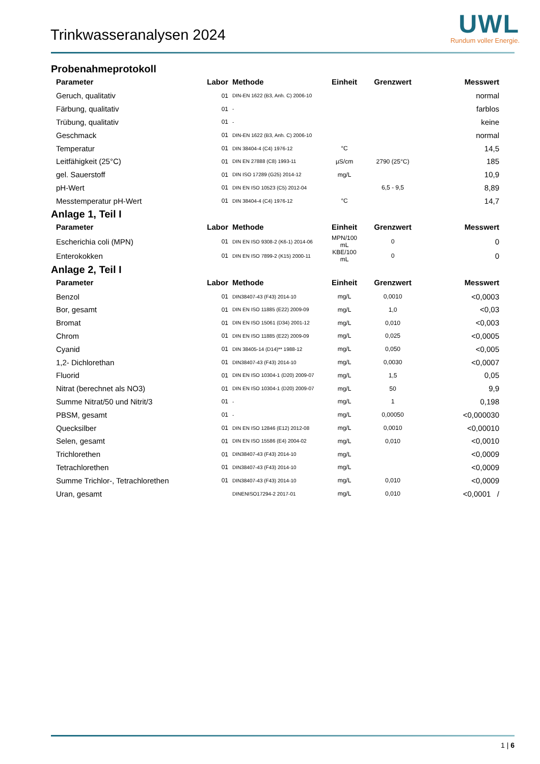Trinkwasseranalysen 2024
UWL
Rundum voller Energie.
Probenahmeprotokoll
| Parameter | Labor | Methode | Einheit | Grenzwert | Messwert |
| --- | --- | --- | --- | --- | --- |
| Geruch, qualitativ | 01 | DIN-EN 1622 (B3, Anh. C) 2006-10 | | | normal |
| Färbung, qualitativ | 01 | - | | | farblos |
| Trübung, qualitativ | 01 | - | | | keine |
| Geschmack | 01 | DIN-EN 1622 (B3, Anh. C) 2006-10 | | | normal |
| Temperatur | 01 | DIN 38404-4 (C4) 1976-12 | °C | | 14,5 |
| Leitfähigkeit (25°C) | 01 | DIN EN 27888 (C8) 1993-11 | µS/cm | 2790 (25°C) | 185 |
| gel. Sauerstoff | 01 | DIN ISO 17289 (G25) 2014-12 | mg/L | | 10,9 |
| pH-Wert | 01 | DIN EN ISO 10523 (C5) 2012-04 | | 6,5 - 9,5 | 8,89 |
| Messtemperatur pH-Wert | 01 | DIN 38404-4 (C4) 1976-12 | °C | | 14,7 |
Anlage 1, Teil I
| Parameter | Labor | Methode | Einheit | Grenzwert | Messwert |
| --- | --- | --- | --- | --- | --- |
| Escherichia coli (MPN) | 01 | DIN EN ISO 9308-2 (K6-1) 2014-06 | MPN/100 mL | 0 | 0 |
| Enterokokken | 01 | DIN EN ISO 7899-2 (K15) 2000-11 | KBE/100 mL | 0 | 0 |
Anlage 2, Teil I
| Parameter | Labor | Methode | Einheit | Grenzwert | Messwert |
| --- | --- | --- | --- | --- | --- |
| Benzol | 01 | DIN38407-43 (F43) 2014-10 | mg/L | 0,0010 | <0,0003 |
| Bor, gesamt | 01 | DIN EN ISO 11885 (E22) 2009-09 | mg/L | 1,0 | <0,03 |
| Bromat | 01 | DIN EN ISO 15061 (D34) 2001-12 | mg/L | 0,010 | <0,003 |
| Chrom | 01 | DIN EN ISO 11885 (E22) 2009-09 | mg/L | 0,025 | <0,0005 |
| Cyanid | 01 | DIN 38405-14 (D14)** 1988-12 | mg/L | 0,050 | <0,005 |
| 1,2- Dichlorethan | 01 | DIN38407-43 (F43) 2014-10 | mg/L | 0,0030 | <0,0007 |
| Fluorid | 01 | DIN EN ISO 10304-1 (D20) 2009-07 | mg/L | 1,5 | 0,05 |
| Nitrat (berechnet als NO3) | 01 | DIN EN ISO 10304-1 (D20) 2009-07 | mg/L | 50 | 9,9 |
| Summe Nitrat/50 und Nitrit/3 | 01 | - | mg/L | 1 | 0,198 |
| PBSM, gesamt | 01 | - | mg/L | 0,00050 | <0,000030 |
| Quecksilber | 01 | DIN EN ISO 12846 (E12) 2012-08 | mg/L | 0,0010 | <0,00010 |
| Selen, gesamt | 01 | DIN EN ISO 15586 (E4) 2004-02 | mg/L | 0,010 | <0,0010 |
| Trichlorethen | 01 | DIN38407-43 (F43) 2014-10 | mg/L | | <0,0009 |
| Tetrachlorethen | 01 | DIN38407-43 (F43) 2014-10 | mg/L | | <0,0009 |
| Summe Trichlor-, Tetrachlorethen | 01 | DIN38407-43 (F43) 2014-10 | mg/L | 0,010 | <0,0009 |
| Uran, gesamt | | DINENISO17294-2 2017-01 | mg/L | 0,010 | <0,0001 / |
1 | 6